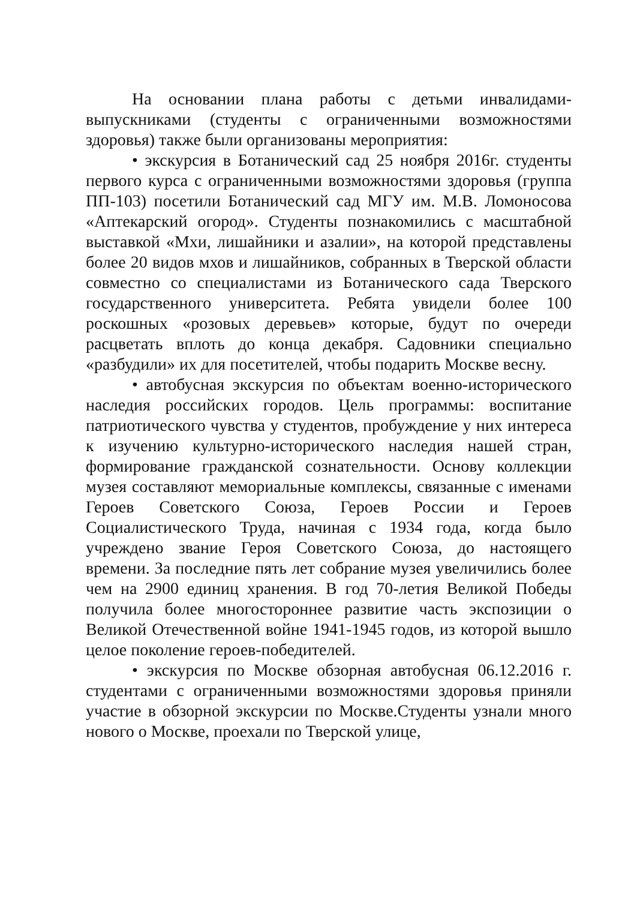На основании плана работы с детьми инвалидами-выпускниками (студенты с ограниченными возможностями здоровья) также были организованы мероприятия:
• экскурсия в Ботанический сад 25 ноября 2016г. студенты первого курса с ограниченными возможностями здоровья (группа ПП-103) посетили Ботанический сад МГУ им. М.В. Ломоносова «Аптекарский огород». Студенты познакомились с масштабной выставкой «Мхи, лишайники и азалии», на которой представлены более 20 видов мхов и лишайников, собранных в Тверской области совместно со специалистами из Ботанического сада Тверского государственного университета. Ребята увидели более 100 роскошных «розовых деревьев» которые, будут по очереди расцветать вплоть до конца декабря. Садовники специально «разбудили» их для посетителей, чтобы подарить Москве весну.
• автобусная экскурсия по объектам военно-исторического наследия российских городов. Цель программы: воспитание патриотического чувства у студентов, пробуждение у них интереса к изучению культурно-исторического наследия нашей стран, формирование гражданской сознательности. Основу коллекции музея составляют мемориальные комплексы, связанные с именами Героев Советского Союза, Героев России и Героев Социалистического Труда, начиная с 1934 года, когда было учреждено звание Героя Советского Союза, до настоящего времени. За последние пять лет собрание музея увеличились более чем на 2900 единиц хранения. В год 70-летия Великой Победы получила более многостороннее развитие часть экспозиции о Великой Отечественной войне 1941-1945 годов, из которой вышло целое поколение героев-победителей.
• экскурсия по Москве обзорная автобусная 06.12.2016 г. студентами с ограниченными возможностями здоровья приняли участие в обзорной экскурсии по Москве.Студенты узнали много нового о Москве, проехали по Тверской улице,